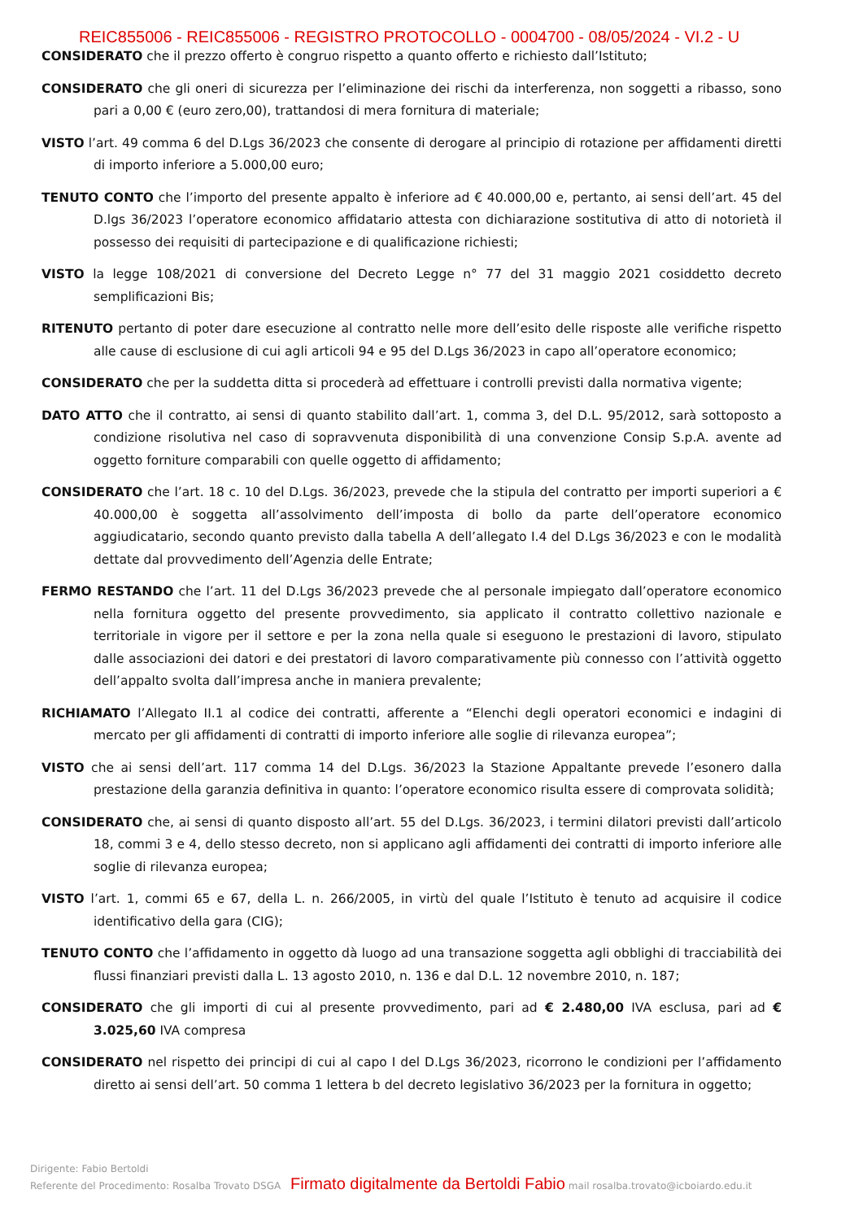REIC855006 - REIC855006 - REGISTRO PROTOCOLLO - 0004700 - 08/05/2024 - VI.2 - U
CONSIDERATO che il prezzo offerto è congruo rispetto a quanto offerto e richiesto dall’Istituto;
CONSIDERATO che gli oneri di sicurezza per l’eliminazione dei rischi da interferenza, non soggetti a ribasso, sono pari a 0,00 € (euro zero,00), trattandosi di mera fornitura di materiale;
VISTO l’art. 49 comma 6 del D.Lgs 36/2023 che consente di derogare al principio di rotazione per affidamenti diretti di importo inferiore a 5.000,00 euro;
TENUTO CONTO che l’importo del presente appalto è inferiore ad € 40.000,00 e, pertanto, ai sensi dell’art. 45 del D.lgs 36/2023 l’operatore economico affidatario attesta con dichiarazione sostitutiva di atto di notorietà il possesso dei requisiti di partecipazione e di qualificazione richiesti;
VISTO la legge 108/2021 di conversione del Decreto Legge n° 77 del 31 maggio 2021 cosiddetto decreto semplificazioni Bis;
RITENUTO pertanto di poter dare esecuzione al contratto nelle more dell’esito delle risposte alle verifiche rispetto alle cause di esclusione di cui agli articoli 94 e 95 del D.Lgs 36/2023 in capo all’operatore economico;
CONSIDERATO che per la suddetta ditta si procederà ad effettuare i controlli previsti dalla normativa vigente;
DATO ATTO che il contratto, ai sensi di quanto stabilito dall’art. 1, comma 3, del D.L. 95/2012, sarà sottoposto a condizione risolutiva nel caso di sopravvenuta disponibilità di una convenzione Consip S.p.A. avente ad oggetto forniture comparabili con quelle oggetto di affidamento;
CONSIDERATO che l’art. 18 c. 10 del D.Lgs. 36/2023, prevede che la stipula del contratto per importi superiori a € 40.000,00 è soggetta all’assolvimento dell’imposta di bollo da parte dell’operatore economico aggiudicatario, secondo quanto previsto dalla tabella A dell’allegato I.4 del D.Lgs 36/2023 e con le modalità dettate dal provvedimento dell’Agenzia delle Entrate;
FERMO RESTANDO che l’art. 11 del D.Lgs 36/2023 prevede che al personale impiegato dall’operatore economico nella fornitura oggetto del presente provvedimento, sia applicato il contratto collettivo nazionale e territoriale in vigore per il settore e per la zona nella quale si eseguono le prestazioni di lavoro, stipulato dalle associazioni dei datori e dei prestatori di lavoro comparativamente più connesso con l’attività oggetto dell’appalto svolta dall’impresa anche in maniera prevalente;
RICHIAMATO l’Allegato II.1 al codice dei contratti, afferente a “Elenchi degli operatori economici e indagini di mercato per gli affidamenti di contratti di importo inferiore alle soglie di rilevanza europea”;
VISTO che ai sensi dell’art. 117 comma 14 del D.Lgs. 36/2023 la Stazione Appaltante prevede l’esonero dalla prestazione della garanzia definitiva in quanto: l’operatore economico risulta essere di comprovata solidità;
CONSIDERATO che, ai sensi di quanto disposto all’art. 55 del D.Lgs. 36/2023, i termini dilatori previsti dall’articolo 18, commi 3 e 4, dello stesso decreto, non si applicano agli affidamenti dei contratti di importo inferiore alle soglie di rilevanza europea;
VISTO l’art. 1, commi 65 e 67, della L. n. 266/2005, in virtù del quale l’Istituto è tenuto ad acquisire il codice identificativo della gara (CIG);
TENUTO CONTO che l’affidamento in oggetto dà luogo ad una transazione soggetta agli obblighi di tracciabilità dei flussi finanziari previsti dalla L. 13 agosto 2010, n. 136 e dal D.L. 12 novembre 2010, n. 187;
CONSIDERATO che gli importi di cui al presente provvedimento, pari ad € 2.480,00 IVA esclusa, pari ad € 3.025,60 IVA compresa
CONSIDERATO nel rispetto dei principi di cui al capo I del D.Lgs 36/2023, ricorrono le condizioni per l’affidamento diretto ai sensi dell’art. 50 comma 1 lettera b del decreto legislativo 36/2023 per la fornitura in oggetto;
Dirigente: Fabio Bertoldi
Referente del Procedimento: Rosalba Trovato DSGA Firmato digitalmente da Bertoldi Fabio mail rosalba.trovato@icboiardo.edu.it